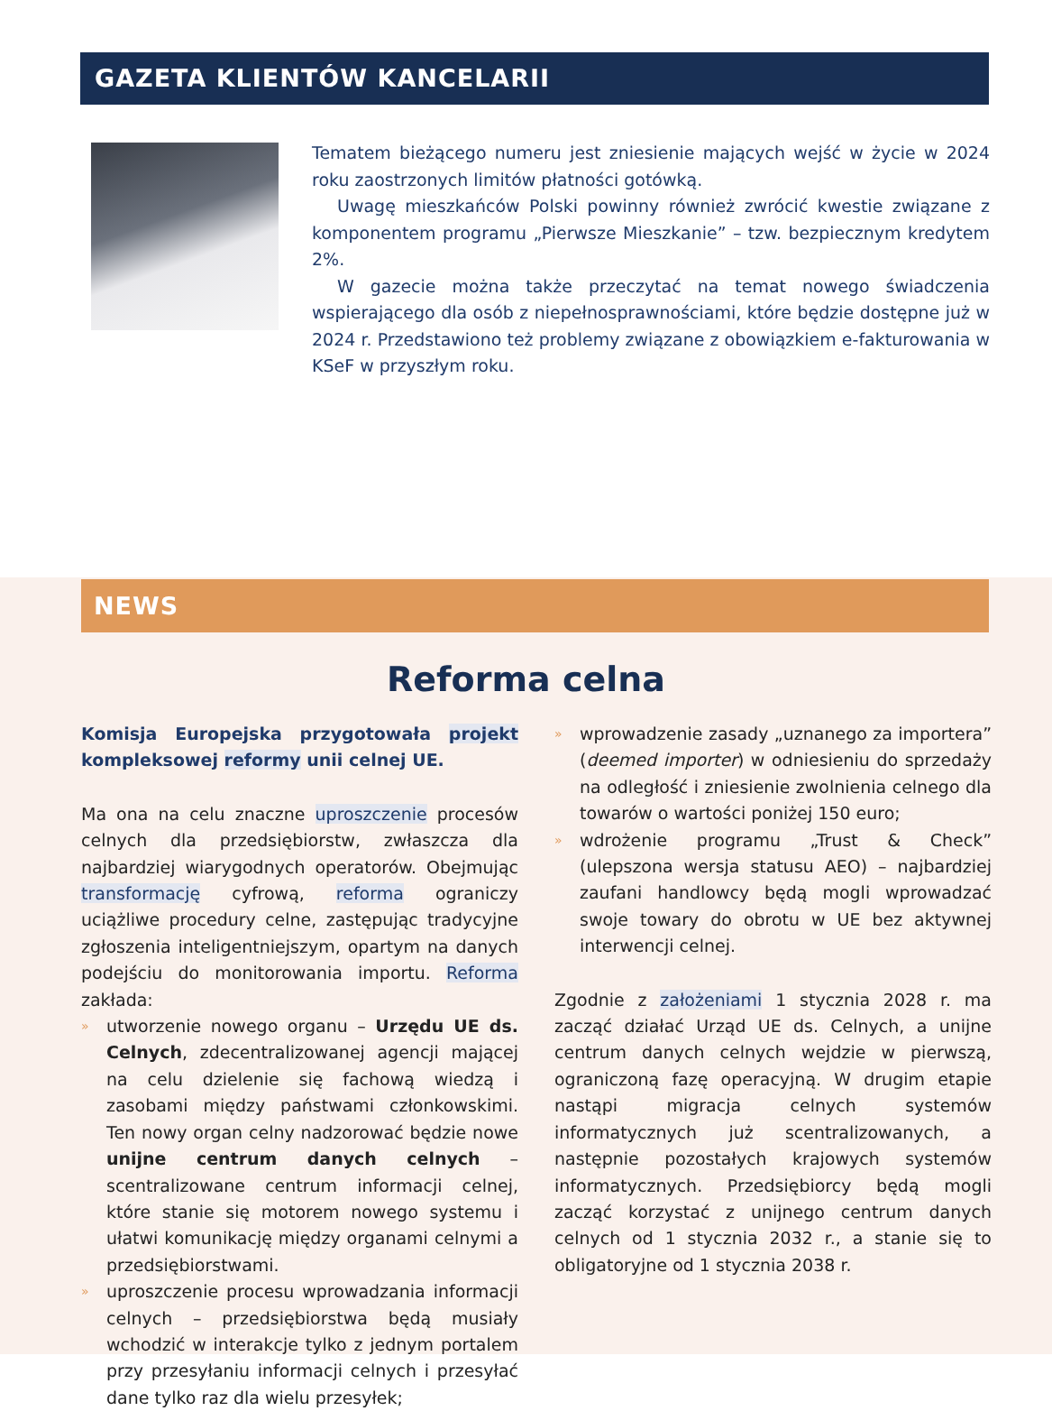GAZETA KLIENTÓW KANCELARII
Tematem bieżącego numeru jest zniesienie mających wejść w życie w 2024 roku zaostrzonych limitów płatności gotówką.
Uwagę mieszkańców Polski powinny również zwrócić kwestie związane z komponentem programu „Pierwsze Mieszkanie” – tzw. bezpiecznym kredytem 2%.
W gazecie można także przeczytać na temat nowego świadczenia wspierającego dla osób z niepełnosprawnościami, które będzie dostępne już w 2024 r. Przedstawiono też problemy związane z obowiązkiem e-fakturowania w KSeF w przyszłym roku.
NEWS
Reforma celna
Komisja Europejska przygotowała projekt kompleksowej reformy unii celnej UE.
Ma ona na celu znaczne uproszczenie procesów celnych dla przedsiębiorstw, zwłaszcza dla najbardziej wiarygodnych operatorów. Obejmując transformację cyfrową, reforma ograniczy uciążliwe procedury celne, zastępując tradycyjne zgłoszenia inteligentniejszym, opartym na danych podejściu do monitorowania importu. Reforma zakłada:
» utworzenie nowego organu – Urzędu UE ds. Celnych, zdecentralizowanej agencji mającej na celu dzielenie się fachową wiedzą i zasobami między państwami członkowskimi. Ten nowy organ celny nadzorować będzie nowe unijne centrum danych celnych – scentralizowane centrum informacji celnej, które stanie się motorem nowego systemu i ułatwi komunikację między organami celnymi a przedsiębiorstwami.
» uproszczenie procesu wprowadzania informacji celnych – przedsiębiorstwa będą musiały wchodzić w interakcje tylko z jednym portalem przy przesyłaniu informacji celnych i przesyłać dane tylko raz dla wielu przesyłek;
» wprowadzenie zasady „uznanego za importera” (deemed importer) w odniesieniu do sprzedaży na odległość i zniesienie zwolnienia celnego dla towarów o wartości poniżej 150 euro;
» wdrożenie programu „Trust & Check” (ulepszona wersja statusu AEO) – najbardziej zaufani handlowcy będą mogli wprowadzać swoje towary do obrotu w UE bez aktywnej interwencji celnej.
Zgodnie z założeniami 1 stycznia 2028 r. ma zacząć działać Urząd UE ds. Celnych, a unijne centrum danych celnych wejdzie w pierwszą, ograniczoną fazę operacyjną. W drugim etapie nastąpi migracja celnych systemów informatycznych już scentralizowanych, a następnie pozostałych krajowych systemów informatycznych. Przedsiębiorcy będą mogli zacząć korzystać z unijnego centrum danych celnych od 1 stycznia 2032 r., a stanie się to obligatoryjne od 1 stycznia 2038 r.